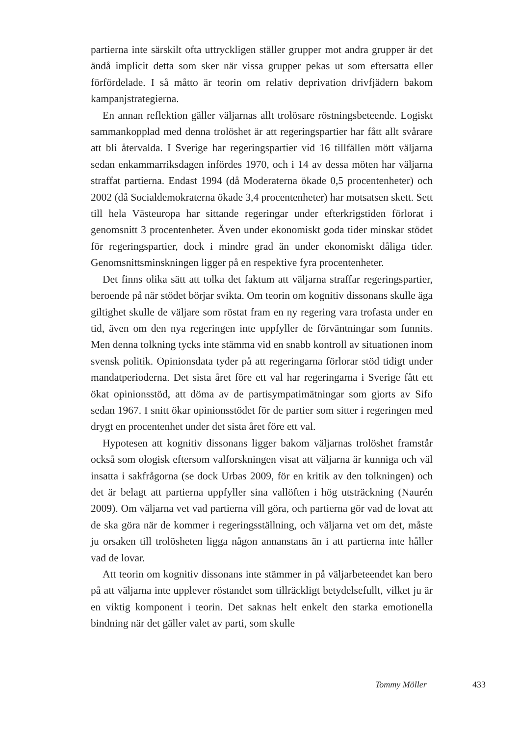partierna inte särskilt ofta uttryckligen ställer grupper mot andra grupper är det ändå implicit detta som sker när vissa grupper pekas ut som eftersatta eller förfördelade. I så måtto är teorin om relativ deprivation drivfjädern bakom kampanjstrategierna.
En annan reflektion gäller väljarnas allt trolösare röstningsbeteende. Logiskt sammankopplad med denna trolöshet är att regeringspartier har fått allt svårare att bli återvalda. I Sverige har regeringspartier vid 16 tillfällen mött väljarna sedan enkammarriksdagen infördes 1970, och i 14 av dessa möten har väljarna straffat partierna. Endast 1994 (då Moderaterna ökade 0,5 procentenheter) och 2002 (då Socialdemokraterna ökade 3,4 procentenheter) har motsatsen skett. Sett till hela Västeuropa har sittande regeringar under efterkrigstiden förlorat i genomsnitt 3 procentenheter. Även under ekonomiskt goda tider minskar stödet för regeringspartier, dock i mindre grad än under ekonomiskt dåliga tider. Genomsnittsminskningen ligger på en respektive fyra procentenheter.
Det finns olika sätt att tolka det faktum att väljarna straffar regeringspartier, beroende på när stödet börjar svikta. Om teorin om kognitiv dissonans skulle äga giltighet skulle de väljare som röstat fram en ny regering vara trofasta under en tid, även om den nya regeringen inte uppfyller de förväntningar som funnits. Men denna tolkning tycks inte stämma vid en snabb kontroll av situationen inom svensk politik. Opinionsdata tyder på att regeringarna förlorar stöd tidigt under mandatperioderna. Det sista året före ett val har regeringarna i Sverige fått ett ökat opinionsstöd, att döma av de partisympatimätningar som gjorts av Sifo sedan 1967. I snitt ökar opinionsstödet för de partier som sitter i regeringen med drygt en procentenhet under det sista året före ett val.
Hypotesen att kognitiv dissonans ligger bakom väljarnas trolöshet framstår också som ologisk eftersom valforskningen visat att väljarna är kunniga och väl insatta i sakfrågorna (se dock Urbas 2009, för en kritik av den tolkningen) och det är belagt att partierna uppfyller sina vallöften i hög utsträckning (Naurén 2009). Om väljarna vet vad partierna vill göra, och partierna gör vad de lovat att de ska göra när de kommer i regeringsställning, och väljarna vet om det, måste ju orsaken till trolösheten ligga någon annanstans än i att partierna inte håller vad de lovar.
Att teorin om kognitiv dissonans inte stämmer in på väljarbeteendet kan bero på att väljarna inte upplever röstandet som tillräckligt betydelsefullt, vilket ju är en viktig komponent i teorin. Det saknas helt enkelt den starka emotionella bindning när det gäller valet av parti, som skulle
Tommy Möller 433